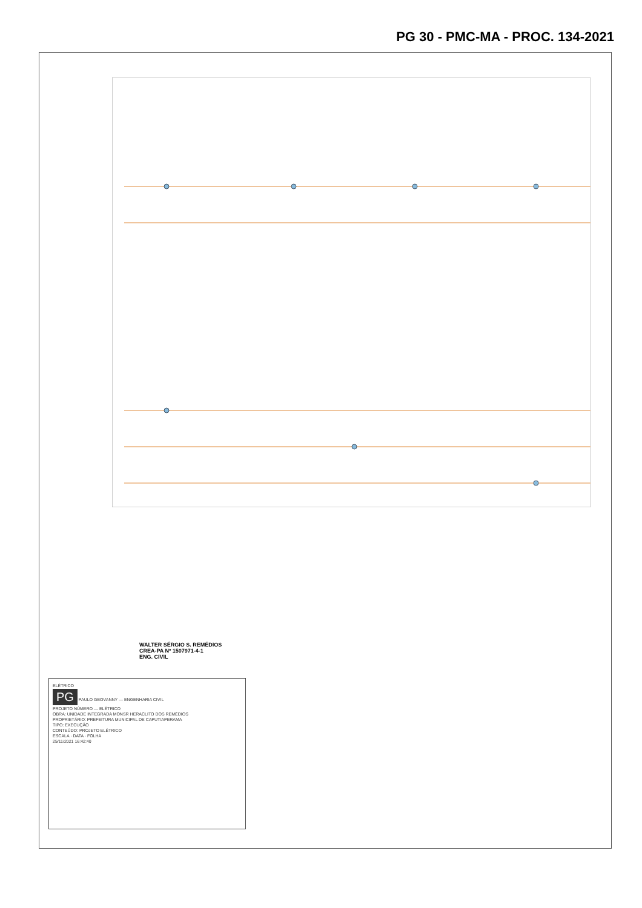PG 30 - PMC-MA - PROC. 134-2021
WALTER SÉRGIO S. REMÉDIOS
CREA-PA Nº 1507971-4-1
ENG. CIVIL
ELÉTRICO
PG PAULO GEOVANNY — ENGENHARIA CIVIL
PROJETO NÚMERO — ELÉTRICO
OBRA: UNIDADE INTEGRADA MONSR HERACLITO DOS REMÉDIOS
PROPRIETÁRIO: PREFEITURA MUNICIPAL DE CAPUT/APERAMA
TIPO: EXECUÇÃO
CONTEÚDO: PROJETO ELÉTRICO
ESCALA · DATA · FOLHA
25/11/2021 16:42:40